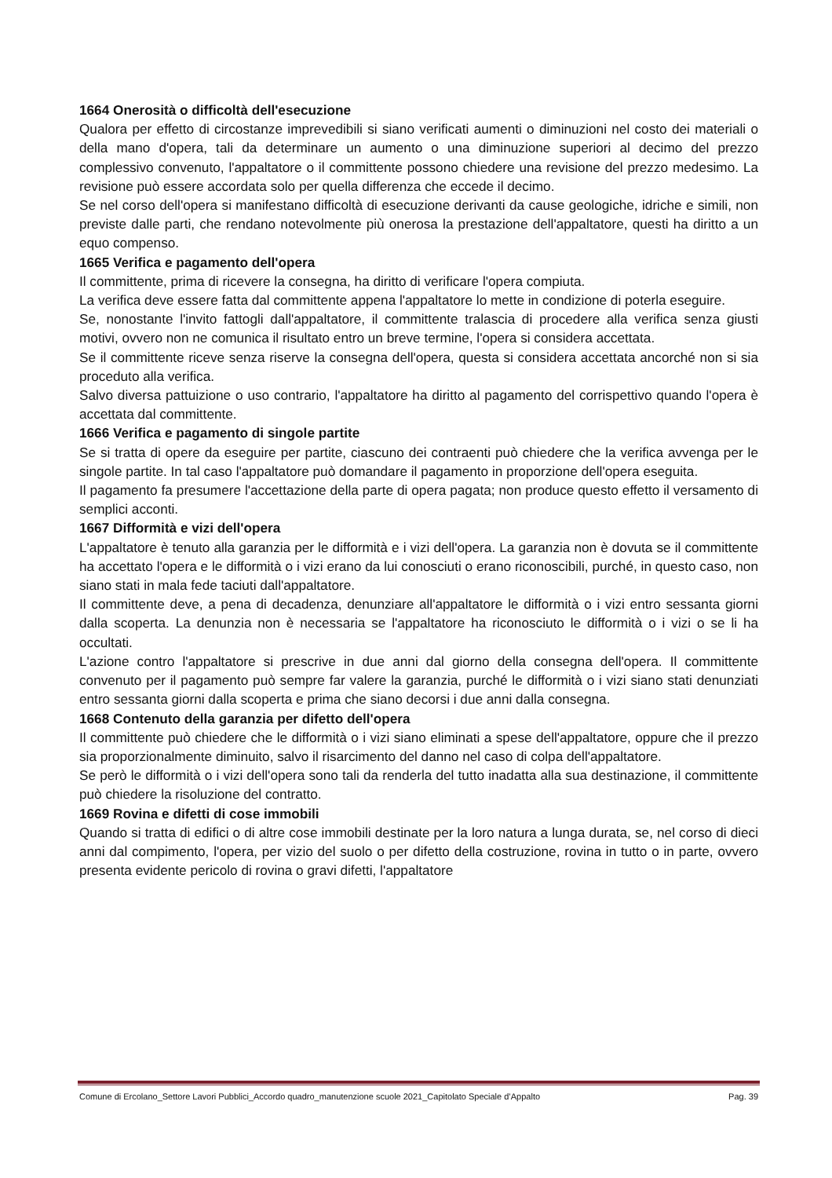1664 Onerosità o difficoltà dell'esecuzione
Qualora per effetto di circostanze imprevedibili si siano verificati aumenti o diminuzioni nel costo dei materiali o della mano d'opera, tali da determinare un aumento o una diminuzione superiori al decimo del prezzo complessivo convenuto, l'appaltatore o il committente possono chiedere una revisione del prezzo medesimo. La revisione può essere accordata solo per quella differenza che eccede il decimo.
Se nel corso dell'opera si manifestano difficoltà di esecuzione derivanti da cause geologiche, idriche e simili, non previste dalle parti, che rendano notevolmente più onerosa la prestazione dell'appaltatore, questi ha diritto a un equo compenso.
1665 Verifica e pagamento dell'opera
Il committente, prima di ricevere la consegna, ha diritto di verificare l'opera compiuta.
La verifica deve essere fatta dal committente appena l'appaltatore lo mette in condizione di poterla eseguire.
Se, nonostante l'invito fattogli dall'appaltatore, il committente tralascia di procedere alla verifica senza giusti motivi, ovvero non ne comunica il risultato entro un breve termine, l'opera si considera accettata.
Se il committente riceve senza riserve la consegna dell'opera, questa si considera accettata ancorché non si sia proceduto alla verifica.
Salvo diversa pattuizione o uso contrario, l'appaltatore ha diritto al pagamento del corrispettivo quando l'opera è accettata dal committente.
1666 Verifica e pagamento di singole partite
Se si tratta di opere da eseguire per partite, ciascuno dei contraenti può chiedere che la verifica avvenga per le singole partite. In tal caso l'appaltatore può domandare il pagamento in proporzione dell'opera eseguita.
Il pagamento fa presumere l'accettazione della parte di opera pagata; non produce questo effetto il versamento di semplici acconti.
1667 Difformità e vizi dell'opera
L'appaltatore è tenuto alla garanzia per le difformità e i vizi dell'opera. La garanzia non è dovuta se il committente ha accettato l'opera e le difformità o i vizi erano da lui conosciuti o erano riconoscibili, purché, in questo caso, non siano stati in mala fede taciuti dall'appaltatore.
Il committente deve, a pena di decadenza, denunziare all'appaltatore le difformità o i vizi entro sessanta giorni dalla scoperta. La denunzia non è necessaria se l'appaltatore ha riconosciuto le difformità o i vizi o se li ha occultati.
L'azione contro l'appaltatore si prescrive in due anni dal giorno della consegna dell'opera. Il committente convenuto per il pagamento può sempre far valere la garanzia, purché le difformità o i vizi siano stati denunziati entro sessanta giorni dalla scoperta e prima che siano decorsi i due anni dalla consegna.
1668 Contenuto della garanzia per difetto dell'opera
Il committente può chiedere che le difformità o i vizi siano eliminati a spese dell'appaltatore, oppure che il prezzo sia proporzionalmente diminuito, salvo il risarcimento del danno nel caso di colpa dell'appaltatore.
Se però le difformità o i vizi dell'opera sono tali da renderla del tutto inadatta alla sua destinazione, il committente può chiedere la risoluzione del contratto.
1669 Rovina e difetti di cose immobili
Quando si tratta di edifici o di altre cose immobili destinate per la loro natura a lunga durata, se, nel corso di dieci anni dal compimento, l'opera, per vizio del suolo o per difetto della costruzione, rovina in tutto o in parte, ovvero presenta evidente pericolo di rovina o gravi difetti, l'appaltatore
Comune di Ercolano_Settore Lavori Pubblici_Accordo quadro_manutenzione scuole 2021_Capitolato Speciale d’Appalto Pag. 39